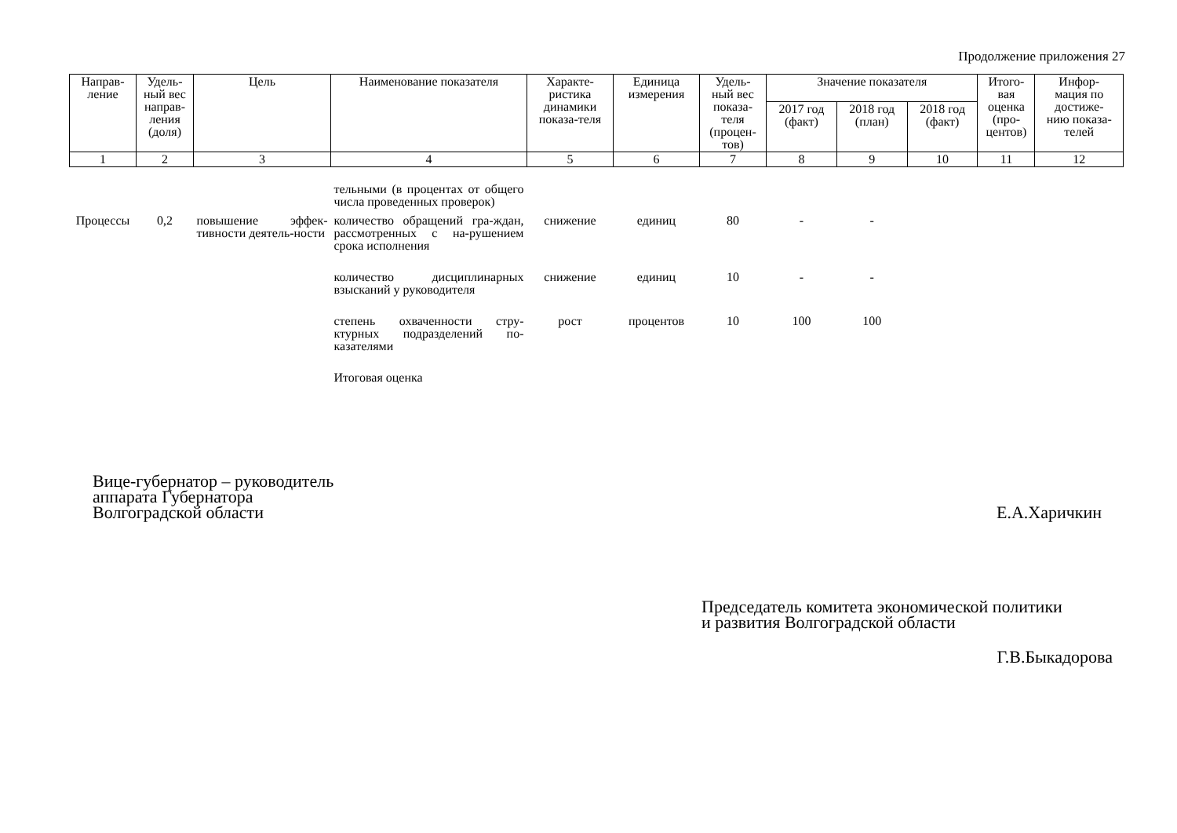Продолжение приложения 27
| Направ- ление | Удель- ный вес направ- ления (доля) | Цель | Наименование показателя | Характе- ристика динамики показа-теля | Единица измерения | Удель- ный вес показа- теля (процен- тов) | Значение показателя | | | Итого- вая оценка (про- центов) | Инфор- мация по достиже- нию показа- телей |
| --- | --- | --- | --- | --- | --- | --- | --- | --- | --- | --- | --- |
| | | | | | | | 2017 год (факт) | 2018 год (план) | 2018 год (факт) | | |
| 1 | 2 | 3 | 4 | 5 | 6 | 7 | 8 | 9 | 10 | 11 | 12 |
| | | | тельными (в процентах от общего числа проведенных проверок) | | | | | | | | |
| Процессы | 0,2 | повышение эффек-тивности деятель-ности | количество обращений гра-ждан, рассмотренных с на-рушением срока исполнения | снижение | единиц | 80 | - | - | | | |
| | | | количество дисциплинарных взысканий у руководителя | снижение | единиц | 10 | - | - | | | |
| | | | степень охваченности стру-ктурных подразделений по-казателями | рост | процентов | 10 | 100 | 100 | | | |
| | | | Итоговая оценка | | | | | | | | |
Вице-губернатор – руководитель
аппарата Губернатора
Волгоградской области
Е.А.Харичкин
Председатель комитета экономической политики
и развития Волгоградской области
Г.В.Быкадорова